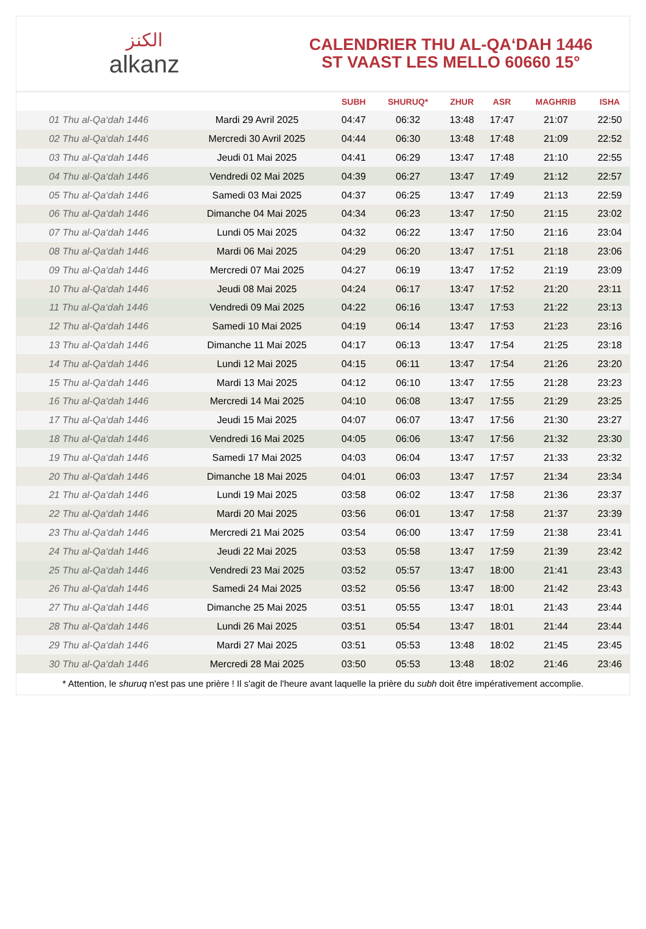ﺍﻟﻜﻨﺰ
alkanz
CALENDRIER THU AL-QA‘DAH 1446
ST VAAST LES MELLO 60660 15°
| | | SUBH | SHURUQ* | ZHUR | ASR | MAGHRIB | ISHA |
| --- | --- | --- | --- | --- | --- | --- | --- |
| 01 Thu al-Qa‘dah 1446 | Mardi 29 Avril 2025 | 04:47 | 06:32 | 13:48 | 17:47 | 21:07 | 22:50 |
| 02 Thu al-Qa‘dah 1446 | Mercredi 30 Avril 2025 | 04:44 | 06:30 | 13:48 | 17:48 | 21:09 | 22:52 |
| 03 Thu al-Qa‘dah 1446 | Jeudi 01 Mai 2025 | 04:41 | 06:29 | 13:47 | 17:48 | 21:10 | 22:55 |
| 04 Thu al-Qa‘dah 1446 | Vendredi 02 Mai 2025 | 04:39 | 06:27 | 13:47 | 17:49 | 21:12 | 22:57 |
| 05 Thu al-Qa‘dah 1446 | Samedi 03 Mai 2025 | 04:37 | 06:25 | 13:47 | 17:49 | 21:13 | 22:59 |
| 06 Thu al-Qa‘dah 1446 | Dimanche 04 Mai 2025 | 04:34 | 06:23 | 13:47 | 17:50 | 21:15 | 23:02 |
| 07 Thu al-Qa‘dah 1446 | Lundi 05 Mai 2025 | 04:32 | 06:22 | 13:47 | 17:50 | 21:16 | 23:04 |
| 08 Thu al-Qa‘dah 1446 | Mardi 06 Mai 2025 | 04:29 | 06:20 | 13:47 | 17:51 | 21:18 | 23:06 |
| 09 Thu al-Qa‘dah 1446 | Mercredi 07 Mai 2025 | 04:27 | 06:19 | 13:47 | 17:52 | 21:19 | 23:09 |
| 10 Thu al-Qa‘dah 1446 | Jeudi 08 Mai 2025 | 04:24 | 06:17 | 13:47 | 17:52 | 21:20 | 23:11 |
| 11 Thu al-Qa‘dah 1446 | Vendredi 09 Mai 2025 | 04:22 | 06:16 | 13:47 | 17:53 | 21:22 | 23:13 |
| 12 Thu al-Qa‘dah 1446 | Samedi 10 Mai 2025 | 04:19 | 06:14 | 13:47 | 17:53 | 21:23 | 23:16 |
| 13 Thu al-Qa‘dah 1446 | Dimanche 11 Mai 2025 | 04:17 | 06:13 | 13:47 | 17:54 | 21:25 | 23:18 |
| 14 Thu al-Qa‘dah 1446 | Lundi 12 Mai 2025 | 04:15 | 06:11 | 13:47 | 17:54 | 21:26 | 23:20 |
| 15 Thu al-Qa‘dah 1446 | Mardi 13 Mai 2025 | 04:12 | 06:10 | 13:47 | 17:55 | 21:28 | 23:23 |
| 16 Thu al-Qa‘dah 1446 | Mercredi 14 Mai 2025 | 04:10 | 06:08 | 13:47 | 17:55 | 21:29 | 23:25 |
| 17 Thu al-Qa‘dah 1446 | Jeudi 15 Mai 2025 | 04:07 | 06:07 | 13:47 | 17:56 | 21:30 | 23:27 |
| 18 Thu al-Qa‘dah 1446 | Vendredi 16 Mai 2025 | 04:05 | 06:06 | 13:47 | 17:56 | 21:32 | 23:30 |
| 19 Thu al-Qa‘dah 1446 | Samedi 17 Mai 2025 | 04:03 | 06:04 | 13:47 | 17:57 | 21:33 | 23:32 |
| 20 Thu al-Qa‘dah 1446 | Dimanche 18 Mai 2025 | 04:01 | 06:03 | 13:47 | 17:57 | 21:34 | 23:34 |
| 21 Thu al-Qa‘dah 1446 | Lundi 19 Mai 2025 | 03:58 | 06:02 | 13:47 | 17:58 | 21:36 | 23:37 |
| 22 Thu al-Qa‘dah 1446 | Mardi 20 Mai 2025 | 03:56 | 06:01 | 13:47 | 17:58 | 21:37 | 23:39 |
| 23 Thu al-Qa‘dah 1446 | Mercredi 21 Mai 2025 | 03:54 | 06:00 | 13:47 | 17:59 | 21:38 | 23:41 |
| 24 Thu al-Qa‘dah 1446 | Jeudi 22 Mai 2025 | 03:53 | 05:58 | 13:47 | 17:59 | 21:39 | 23:42 |
| 25 Thu al-Qa‘dah 1446 | Vendredi 23 Mai 2025 | 03:52 | 05:57 | 13:47 | 18:00 | 21:41 | 23:43 |
| 26 Thu al-Qa‘dah 1446 | Samedi 24 Mai 2025 | 03:52 | 05:56 | 13:47 | 18:00 | 21:42 | 23:43 |
| 27 Thu al-Qa‘dah 1446 | Dimanche 25 Mai 2025 | 03:51 | 05:55 | 13:47 | 18:01 | 21:43 | 23:44 |
| 28 Thu al-Qa‘dah 1446 | Lundi 26 Mai 2025 | 03:51 | 05:54 | 13:47 | 18:01 | 21:44 | 23:44 |
| 29 Thu al-Qa‘dah 1446 | Mardi 27 Mai 2025 | 03:51 | 05:53 | 13:48 | 18:02 | 21:45 | 23:45 |
| 30 Thu al-Qa‘dah 1446 | Mercredi 28 Mai 2025 | 03:50 | 05:53 | 13:48 | 18:02 | 21:46 | 23:46 |
* Attention, le shuruq n'est pas une prière ! Il s'agit de l'heure avant laquelle la prière du subh doit être impérativement accomplie.